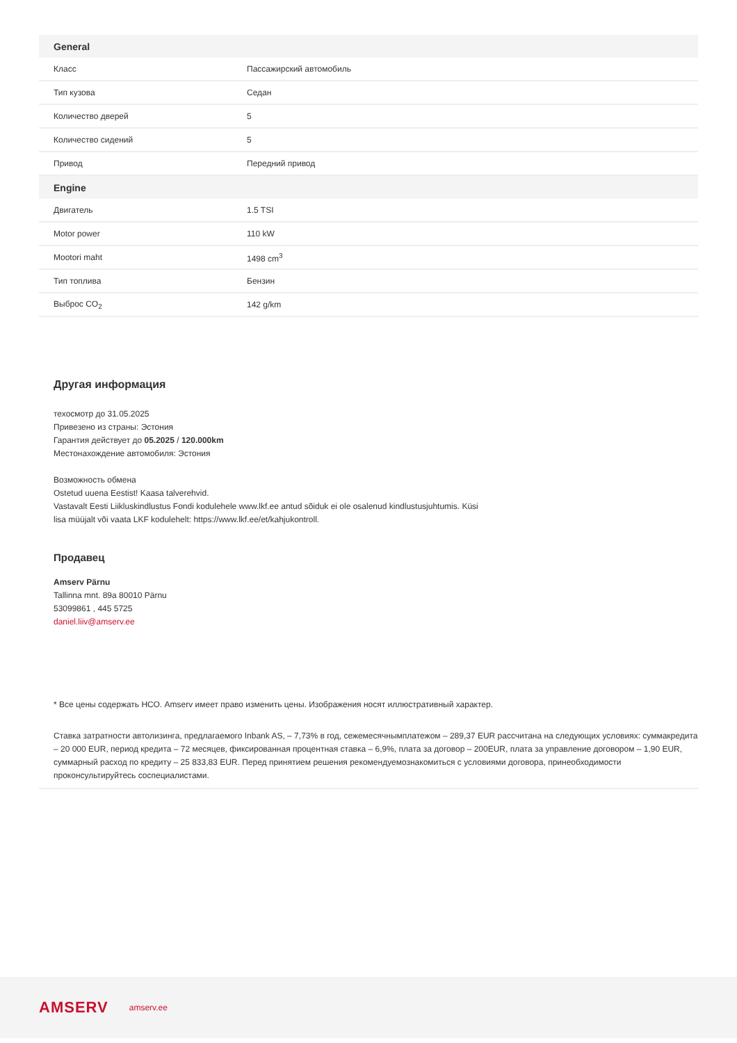| General | |
| --- | --- |
| Класс | Пассажирский автомобиль |
| Тип кузова | Седан |
| Количество дверей | 5 |
| Количество сидений | 5 |
| Привод | Передний привод |
| Engine | |
| Двигатель | 1.5 TSI |
| Motor power | 110 kW |
| Mootori maht | 1498 cm<sup>3</sup> |
| Тип топлива | Бензин |
| Выброс CO<sub>2</sub> | 142 g/km |
Другая информация
техосмотр до 31.05.2025
Привезено из страны: Эстония
Гарантия действует до 05.2025 / 120.000km
Местонахождение автомобиля: Эстония
Возможность обмена
Ostetud uuena Eestist! Kaasa talverehvid.
Vastavalt Eesti Liikluskindlustus Fondi kodulehele www.lkf.ee antud sõiduk ei ole osalenud kindlustusjuhtumis. Küsi
lisa müüjalt või vaata LKF kodulehelt: https://www.lkf.ee/et/kahjukontroll.
Продавец
Amserv Pärnu
Tallinna mnt. 89a 80010 Pärnu
53099861 , 445 5725
daniel.liiv@amserv.ee
* Все цены содержать НСО. Amserv имеет право изменить цены. Изображения носят иллюстративный характер.
Ставка затратности автолизинга, предлагаемого Inbank AS, – 7,73% в год, сежемесячнымплатежом – 289,37 EUR рассчитана на следующих условиях: суммакредита – 20 000 EUR, период кредита – 72 месяцев, фиксированная процентная ставка – 6,9%, плата за договор – 200EUR, плата за управление договором – 1,90 EUR, суммарный расход по кредиту – 25 833,83 EUR. Перед принятием решения рекомендуемознакомиться с условиями договора, принеобходимости проконсультируйтесь соспециалистами.
AMSERV amserv.ee